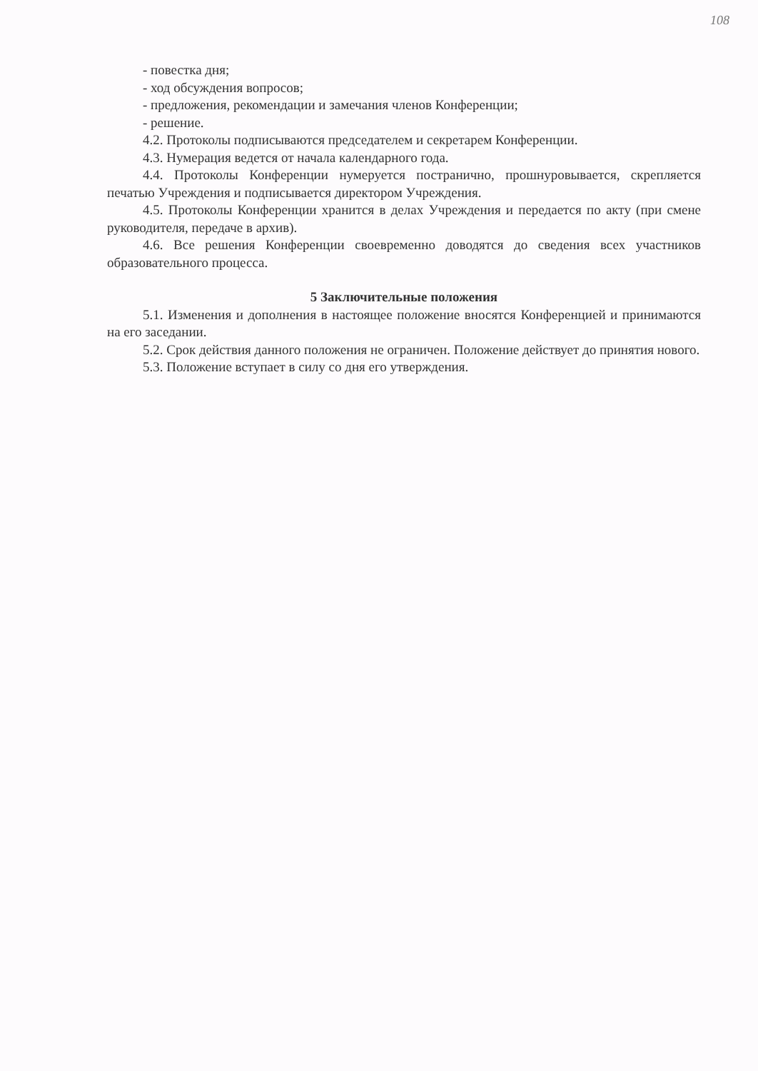108
- повестка дня;
- ход обсуждения вопросов;
- предложения, рекомендации и замечания членов Конференции;
- решение.
4.2. Протоколы подписываются председателем и секретарем Конференции.
4.3. Нумерация ведется от начала календарного года.
4.4. Протоколы Конференции нумеруется постранично, прошнуровывается, скрепляется печатью Учреждения и подписывается директором Учреждения.
4.5. Протоколы Конференции хранится в делах Учреждения и передается по акту (при смене руководителя, передаче в архив).
4.6. Все решения Конференции своевременно доводятся до сведения всех участников образовательного процесса.
5 Заключительные положения
5.1. Изменения и дополнения в настоящее положение вносятся Конференцией и принимаются на его заседании.
5.2. Срок действия данного положения не ограничен. Положение действует до принятия нового.
5.3. Положение вступает в силу со дня его утверждения.